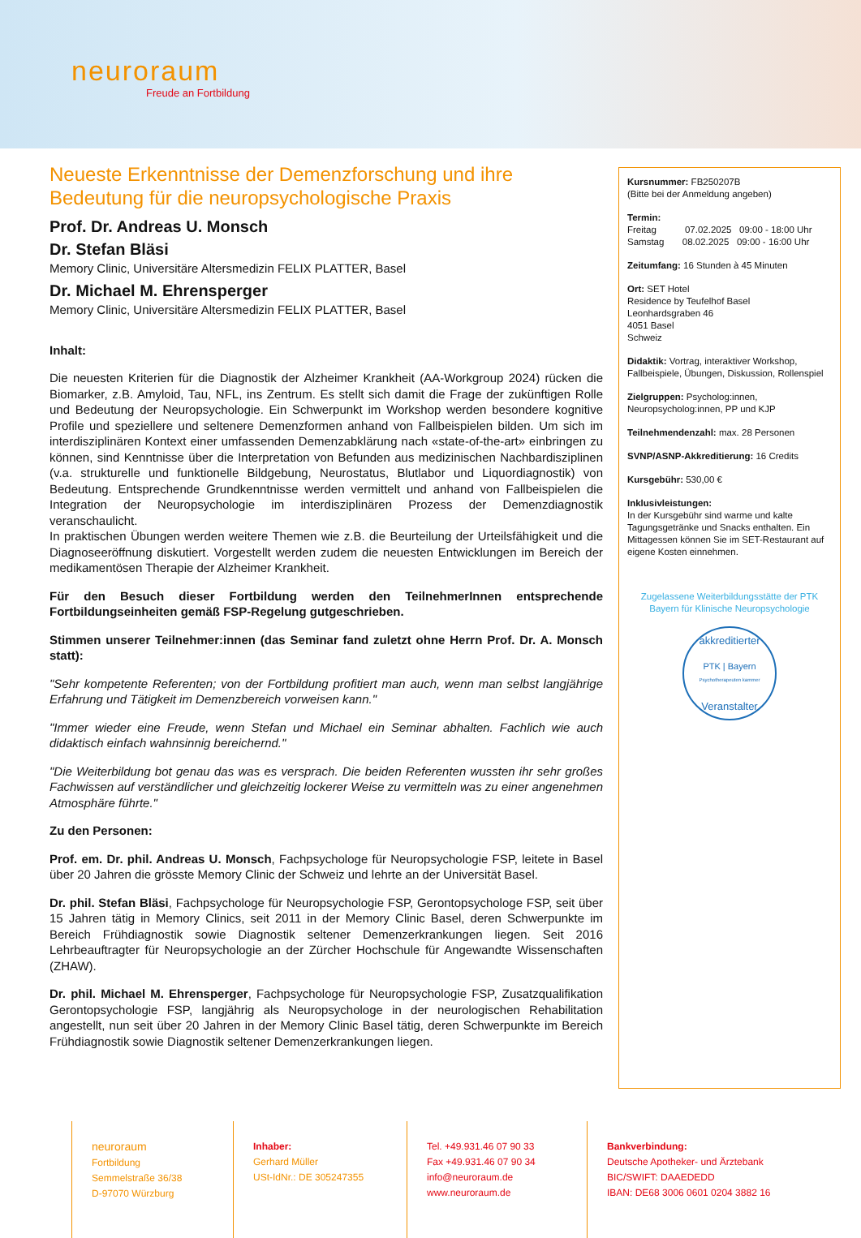neuroraum
Freude an Fortbildung
Neueste Erkenntnisse der Demenzforschung und ihre Bedeutung für die neuropsychologische Praxis
Prof. Dr. Andreas U. Monsch
Dr. Stefan Bläsi
Memory Clinic, Universitäre Altersmedizin FELIX PLATTER, Basel
Dr. Michael M. Ehrensperger
Memory Clinic, Universitäre Altersmedizin FELIX PLATTER, Basel
Inhalt:
Die neuesten Kriterien für die Diagnostik der Alzheimer Krankheit (AA-Workgroup 2024) rücken die Biomarker, z.B. Amyloid, Tau, NFL, ins Zentrum. Es stellt sich damit die Frage der zukünftigen Rolle und Bedeutung der Neuropsychologie. Ein Schwerpunkt im Workshop werden besondere kognitive Profile und speziellere und seltenere Demenzformen anhand von Fallbeispielen bilden. Um sich im interdisziplinären Kontext einer umfassenden Demenzabklärung nach «state-of-the-art» einbringen zu können, sind Kenntnisse über die Interpretation von Befunden aus medizinischen Nachbardisziplinen (v.a. strukturelle und funktionelle Bildgebung, Neurostatus, Blutlabor und Liquordiagnostik) von Bedeutung. Entsprechende Grundkenntnisse werden vermittelt und anhand von Fallbeispielen die Integration der Neuropsychologie im interdisziplinären Prozess der Demenzdiagnostik veranschaulicht.
In praktischen Übungen werden weitere Themen wie z.B. die Beurteilung der Urteilsfähigkeit und die Diagnoseeröffnung diskutiert. Vorgestellt werden zudem die neuesten Entwicklungen im Bereich der medikamentösen Therapie der Alzheimer Krankheit.
Für den Besuch dieser Fortbildung werden den TeilnehmerInnen entsprechende Fortbildungseinheiten gemäß FSP-Regelung gutgeschrieben.
Stimmen unserer Teilnehmer:innen (das Seminar fand zuletzt ohne Herrn Prof. Dr. A. Monsch statt):
"Sehr kompetente Referenten; von der Fortbildung profitiert man auch, wenn man selbst langjährige Erfahrung und Tätigkeit im Demenzbereich vorweisen kann."
"Immer wieder eine Freude, wenn Stefan und Michael ein Seminar abhalten. Fachlich wie auch didaktisch einfach wahnsinnig bereichernd."
"Die Weiterbildung bot genau das was es versprach. Die beiden Referenten wussten ihr sehr großes Fachwissen auf verständlicher und gleichzeitig lockerer Weise zu vermitteln was zu einer angenehmen Atmosphäre führte."
Zu den Personen:
Prof. em. Dr. phil. Andreas U. Monsch, Fachpsychologe für Neuropsychologie FSP, leitete in Basel über 20 Jahren die grösste Memory Clinic der Schweiz und lehrte an der Universität Basel.
Dr. phil. Stefan Bläsi, Fachpsychologe für Neuropsychologie FSP, Gerontopsychologe FSP, seit über 15 Jahren tätig in Memory Clinics, seit 2011 in der Memory Clinic Basel, deren Schwerpunkte im Bereich Frühdiagnostik sowie Diagnostik seltener Demenzerkrankungen liegen. Seit 2016 Lehrbeauftragter für Neuropsychologie an der Zürcher Hochschule für Angewandte Wissenschaften (ZHAW).
Dr. phil. Michael M. Ehrensperger, Fachpsychologe für Neuropsychologie FSP, Zusatzqualifikation Gerontopsychologie FSP, langjährig als Neuropsychologe in der neurologischen Rehabilitation angestellt, nun seit über 20 Jahren in der Memory Clinic Basel tätig, deren Schwerpunkte im Bereich Frühdiagnostik sowie Diagnostik seltener Demenzerkrankungen liegen.
Kursnummer: FB250207B
(Bitte bei der Anmeldung angeben)
Termin:
Freitag 07.02.2025 09:00 - 18:00 Uhr
Samstag 08.02.2025 09:00 - 16:00 Uhr
Zeitumfang: 16 Stunden à 45 Minuten
Ort: SET Hotel
Residence by Teufelhof Basel
Leonhardsgraben 46
4051 Basel
Schweiz
Didaktik: Vortrag, interaktiver Workshop, Fallbeispiele, Übungen, Diskussion, Rollenspiel
Zielgruppen: Psycholog:innen, Neuropsycholog:innen, PP und KJP
Teilnehmendenzahl: max. 28 Personen
SVNP/ASNP-Akkreditierung: 16 Credits
Kursgebühr: 530,00 €
Inklusivleistungen:
In der Kursgebühr sind warme und kalte Tagungsgetränke und Snacks enthalten. Ein Mittagessen können Sie im SET-Restaurant auf eigene Kosten einnehmen.
Zugelassene Weiterbildungsstätte der PTK Bayern für Klinische Neuropsychologie
akkreditierter
PTK | Bayern
Psychotherapeuten kammer
Veranstalter
neuroraum
Fortbildung
Semmelstraße 36/38
D-97070 Würzburg
Inhaber:
Gerhard Müller
USt-IdNr.: DE 305247355
Tel. +49.931.46 07 90 33
Fax +49.931.46 07 90 34
info@neuroraum.de
www.neuroraum.de
Bankverbindung:
Deutsche Apotheker- und Ärztebank
BIC/SWIFT: DAAEDEDD
IBAN: DE68 3006 0601 0204 3882 16